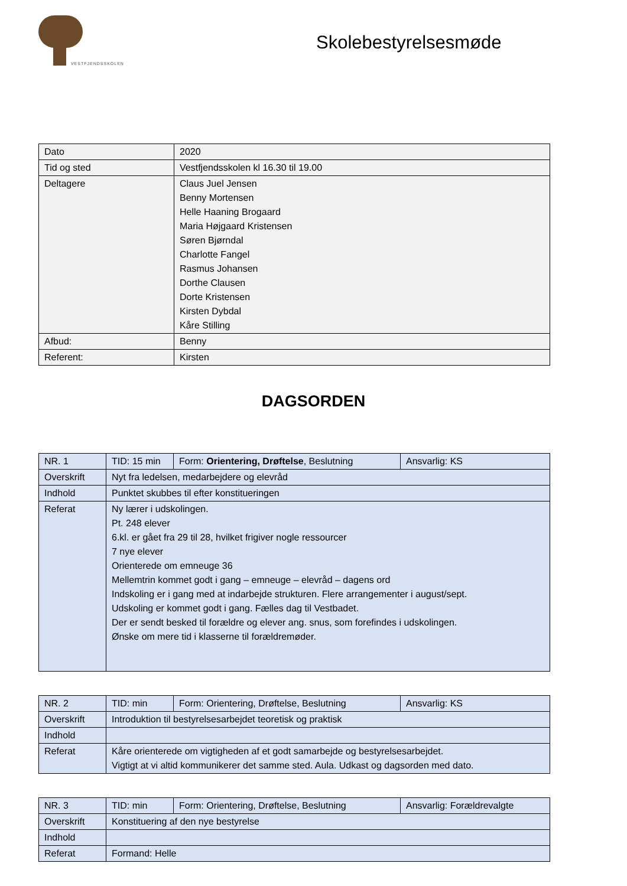VESTFJENDSSKOLEN
Skolebestyrelsesmøde
| Dato | 2020 |
| Tid og sted | Vestfjendsskolen kl 16.30 til 19.00 |
| Deltagere | Claus Juel Jensen Benny Mortensen Helle Haaning Brogaard Maria Højgaard Kristensen Søren Bjørndal Charlotte Fangel Rasmus Johansen Dorthe Clausen Dorte Kristensen Kirsten Dybdal Kåre Stilling |
| Afbud: | Benny |
| Referent: | Kirsten |
DAGSORDEN
| NR. 1 | TID: 15 min | Form: Orientering, Drøftelse , Beslutning | Ansvarlig: KS |
| Overskrift | Nyt fra ledelsen, medarbejdere og elevråd | | |
| Indhold | Punktet skubbes til efter konstitueringen | | |
| Referat | Ny lærer i udskolingen. Pt. 248 elever 6.kl. er gået fra 29 til 28, hvilket frigiver nogle ressourcer 7 nye elever Orienterede om emneuge 36 Mellemtrin kommet godt i gang – emneuge – elevråd – dagens ord Indskoling er i gang med at indarbejde strukturen. Flere arrangementer i august/sept. Udskoling er kommet godt i gang. Fælles dag til Vestbadet. Der er sendt besked til forældre og elever ang. snus, som forefindes i udskolingen. Ønske om mere tid i klasserne til forældremøder. | | |
| NR. 2 | TID: min | Form: Orientering, Drøftelse, Beslutning | Ansvarlig: KS |
| Overskrift | Introduktion til bestyrelsesarbejdet teoretisk og praktisk | | |
| Indhold | | | |
| Referat | Kåre orienterede om vigtigheden af et godt samarbejde og bestyrelsesarbejdet. Vigtigt at vi altid kommunikerer det samme sted. Aula. Udkast og dagsorden med dato. | | |
| NR. 3 | TID: min | Form: Orientering, Drøftelse, Beslutning | Ansvarlig: Forældrevalgte |
| Overskrift | Konstituering af den nye bestyrelse | | |
| Indhold | | | |
| Referat | Formand: Helle | | |